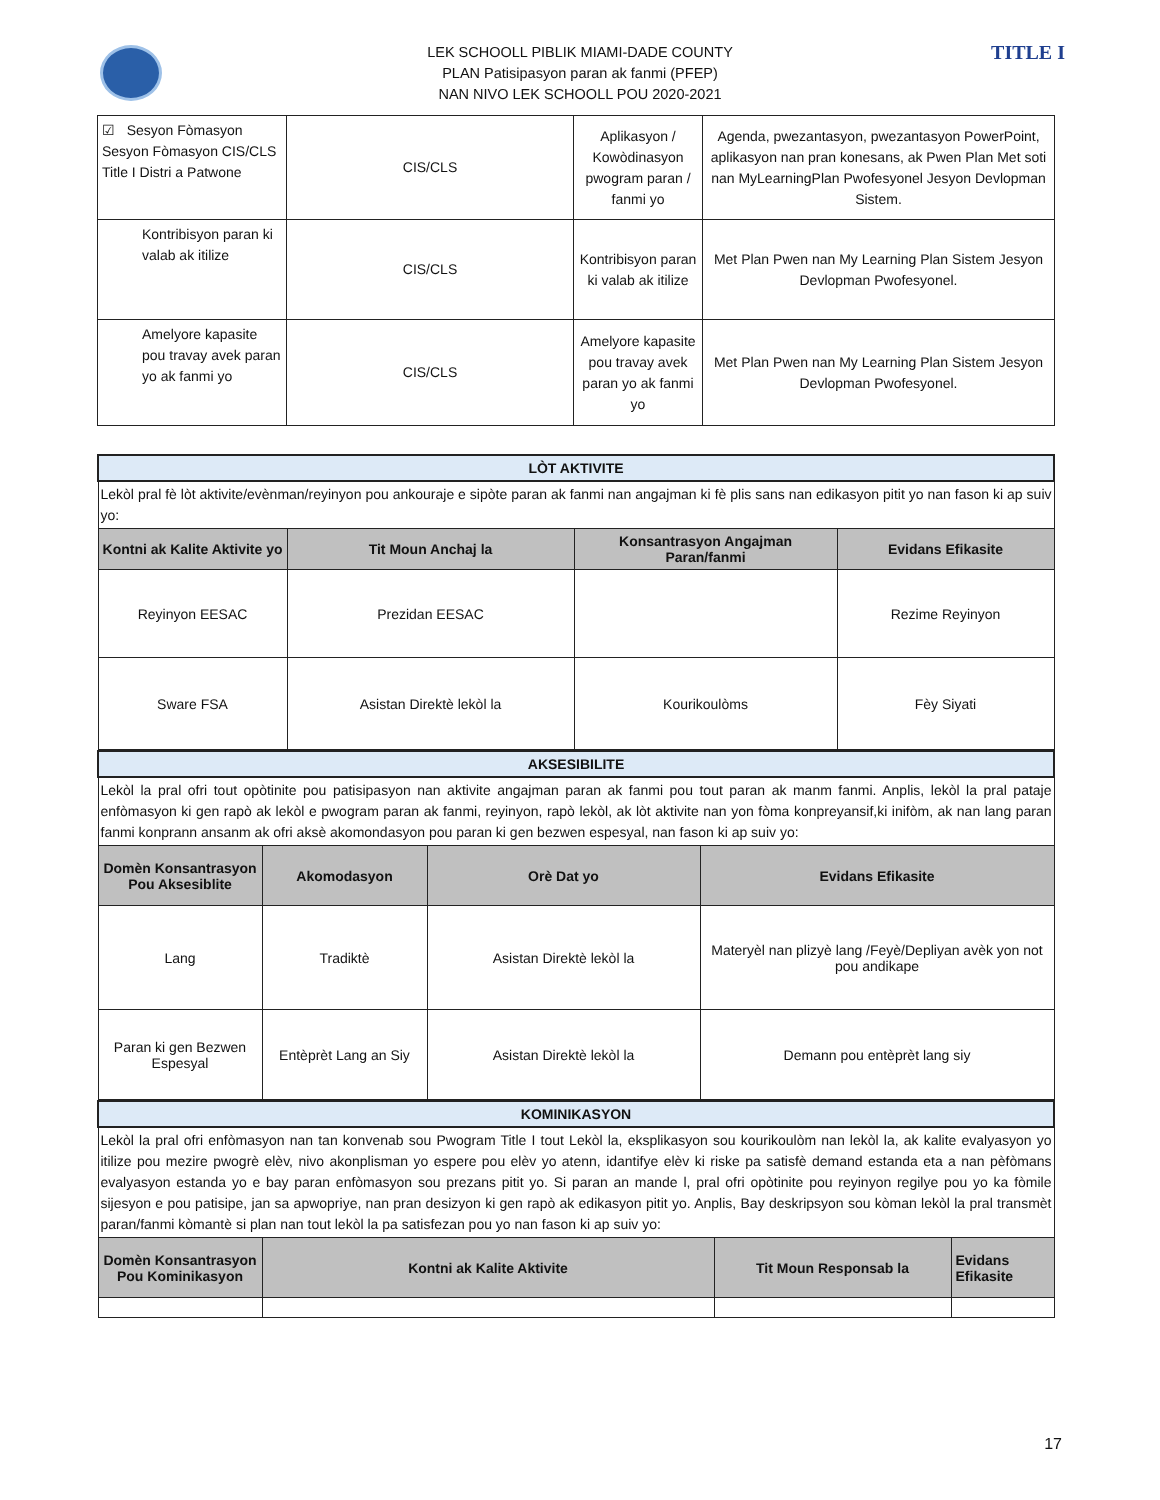TITLE I
LEK SCHOOLL PIBLIK MIAMI-DADE COUNTY
PLAN Patisipasyon paran ak fanmi (PFEP)
NAN NIVO LEK SCHOOLL POU 2020-2021
| ☑ Sesyon Fòmasyon Sesyon Fòmasyon CIS/CLS Title I Distri a Patwone | CIS/CLS | Aplikasyon / Kowòdinasyon pwogram paran / fanmi yo | Agenda, pwezantasyon, pwezantasyon PowerPoint, aplikasyon nan pran konesans, ak Pwen Plan Met soti nan MyLearningPlan Pwofesyonel Jesyon Devlopman Sistem. |
| Kontribisyon paran ki valab ak itilize | CIS/CLS | Kontribisyon paran ki valab ak itilize | Met Plan Pwen nan My Learning Plan Sistem Jesyon Devlopman Pwofesyonel. |
| Amelyore kapasite pou travay avek paran yo ak fanmi yo | CIS/CLS | Amelyore kapasite pou travay avek paran yo ak fanmi yo | Met Plan Pwen nan My Learning Plan Sistem Jesyon Devlopman Pwofesyonel. |
| LÒT AKTIVITE | | | |
| Lekòl pral fè lòt aktivite/evènman/reyinyon pou ankouraje e sipòte paran ak fanmi nan angajman ki fè plis sans nan edikasyon pitit yo nan fason ki ap suiv yo: | | | |
| Kontni ak Kalite Aktivite yo | Tit Moun Anchaj la | Konsantrasyon Angajman Paran/fanmi | Evidans Efikasite |
| Reyinyon EESAC | Prezidan EESAC | | Rezime Reyinyon |
| Sware FSA | Asistan Direktè lekòl la | Kourikoulòms | Fèy Siyati |
| AKSESIBILITE | | | |
| Lekòl la pral ofri tout opòtinite pou patisipasyon nan aktivite angajman paran ak fanmi pou tout paran ak manm fanmi. Anplis, lekòl la pral pataje enfòmasyon ki gen rapò ak lekòl e pwogram paran ak fanmi, reyinyon, rapò lekòl, ak lòt aktivite nan yon fòma konpreyansif,ki inifòm, ak nan lang paran fanmi konprann ansanm ak ofri aksè akomondasyon pou paran ki gen bezwen espesyal, nan fason ki ap suiv yo: | | | |
| Domèn Konsantrasyon Pou Aksesiblite | Akomodasyon | Orè Dat yo | Evidans Efikasite |
| Lang | Tradiktè | Asistan Direktè lekòl la | Materyèl nan plizyè lang /Feyè/Depliyan avèk yon not pou andikape |
| Paran ki gen Bezwen Espesyal | Entèprèt Lang an Siy | Asistan Direktè lekòl la | Demann pou entèprèt lang siy |
| KOMINIKASYON | | | |
| Lekòl la pral ofri enfòmasyon nan tan konvenab sou Pwogram Title I tout Lekòl la, eksplikasyon sou kourikoulòm nan lekòl la, ak kalite evalyasyon yo itilize pou mezire pwogrè elèv, nivo akonplisman yo espere pou elèv yo atenn, idantifye elèv ki riske pa satisfè demand estanda eta a nan pèfòmans evalyasyon estanda yo e bay paran enfòmasyon sou prezans pitit yo. Si paran an mande l, pral ofri opòtinite pou reyinyon regilye pou yo ka fòmile sijesyon e pou patisipe, jan sa apwopriye, nan pran desizyon ki gen rapò ak edikasyon pitit yo. Anplis, Bay deskripsyon sou kòman lekòl la pral transmèt paran/fanmi kòmantè si plan nan tout lekòl la pa satisfezan pou yo nan fason ki ap suiv yo: | | | |
| Domèn Konsantrasyon Pou Kominikasyon | Kontni ak Kalite Aktivite | Tit Moun Responsab la | Evidans Efikasite |
17